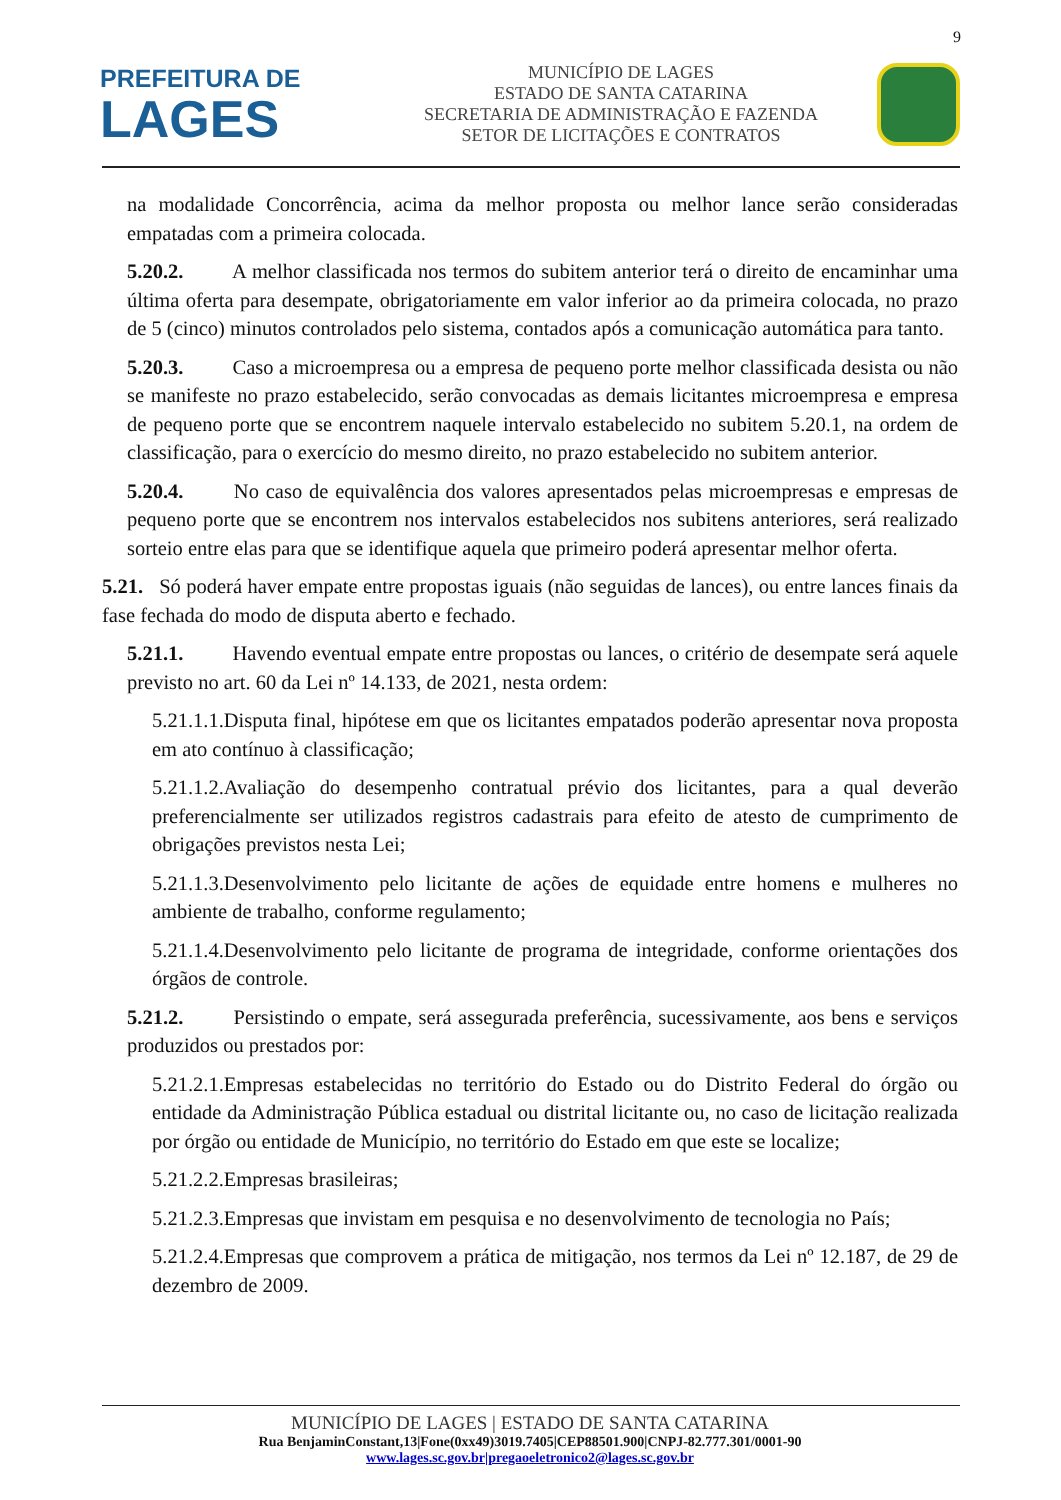9
PREFEITURA DE
LAGES
MUNICÍPIO DE LAGES
ESTADO DE SANTA CATARINA
SECRETARIA DE ADMINISTRAÇÃO E FAZENDA
SETOR DE LICITAÇÕES E CONTRATOS
na modalidade Concorrência, acima da melhor proposta ou melhor lance serão consideradas empatadas com a primeira colocada.
5.20.2. A melhor classificada nos termos do subitem anterior terá o direito de encaminhar uma última oferta para desempate, obrigatoriamente em valor inferior ao da primeira colocada, no prazo de 5 (cinco) minutos controlados pelo sistema, contados após a comunicação automática para tanto.
5.20.3. Caso a microempresa ou a empresa de pequeno porte melhor classificada desista ou não se manifeste no prazo estabelecido, serão convocadas as demais licitantes microempresa e empresa de pequeno porte que se encontrem naquele intervalo estabelecido no subitem 5.20.1, na ordem de classificação, para o exercício do mesmo direito, no prazo estabelecido no subitem anterior.
5.20.4. No caso de equivalência dos valores apresentados pelas microempresas e empresas de pequeno porte que se encontrem nos intervalos estabelecidos nos subitens anteriores, será realizado sorteio entre elas para que se identifique aquela que primeiro poderá apresentar melhor oferta.
5.21. Só poderá haver empate entre propostas iguais (não seguidas de lances), ou entre lances finais da fase fechada do modo de disputa aberto e fechado.
5.21.1. Havendo eventual empate entre propostas ou lances, o critério de desempate será aquele previsto no art. 60 da Lei nº 14.133, de 2021, nesta ordem:
5.21.1.1.Disputa final, hipótese em que os licitantes empatados poderão apresentar nova proposta em ato contínuo à classificação;
5.21.1.2.Avaliação do desempenho contratual prévio dos licitantes, para a qual deverão preferencialmente ser utilizados registros cadastrais para efeito de atesto de cumprimento de obrigações previstos nesta Lei;
5.21.1.3.Desenvolvimento pelo licitante de ações de equidade entre homens e mulheres no ambiente de trabalho, conforme regulamento;
5.21.1.4.Desenvolvimento pelo licitante de programa de integridade, conforme orientações dos órgãos de controle.
5.21.2. Persistindo o empate, será assegurada preferência, sucessivamente, aos bens e serviços produzidos ou prestados por:
5.21.2.1.Empresas estabelecidas no território do Estado ou do Distrito Federal do órgão ou entidade da Administração Pública estadual ou distrital licitante ou, no caso de licitação realizada por órgão ou entidade de Município, no território do Estado em que este se localize;
5.21.2.2.Empresas brasileiras;
5.21.2.3.Empresas que invistam em pesquisa e no desenvolvimento de tecnologia no País;
5.21.2.4.Empresas que comprovem a prática de mitigação, nos termos da Lei nº 12.187, de 29 de dezembro de 2009.
MUNICÍPIO DE LAGES | ESTADO DE SANTA CATARINA
Rua BenjaminConstant,13|Fone(0xx49)3019.7405|CEP88501.900|CNPJ-82.777.301/0001-90
www.lages.sc.gov.br|pregaoeletronico2@lages.sc.gov.br